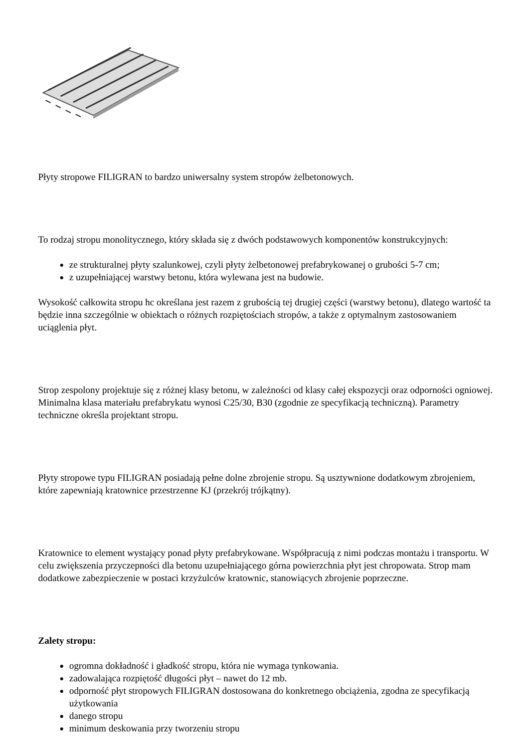Płyty stropowe FILIGRAN to bardzo uniwersalny system stropów żelbetonowych.
To rodzaj stropu monolitycznego, który składa się z dwóch podstawowych komponentów konstrukcyjnych:
ze strukturalnej płyty szalunkowej, czyli płyty żelbetonowej prefabrykowanej o grubości 5-7 cm;
z uzupełniającej warstwy betonu, która wylewana jest na budowie.
Wysokość całkowita stropu hc określana jest razem z grubością tej drugiej części (warstwy betonu), dlatego wartość ta będzie inna szczególnie w obiektach o różnych rozpiętościach stropów, a także z optymalnym zastosowaniem uciąglenia płyt.
Strop zespolony projektuje się z różnej klasy betonu, w zależności od klasy całej ekspozycji oraz odporności ogniowej. Minimalna klasa materiału prefabrykatu wynosi C25/30, B30 (zgodnie ze specyfikacją techniczną). Parametry techniczne określa projektant stropu.
Płyty stropowe typu FILIGRAN posiadają pełne dolne zbrojenie stropu. Są usztywnione dodatkowym zbrojeniem, które zapewniają kratownice przestrzenne KJ (przekrój trójkątny).
Kratownice to element wystający ponad płyty prefabrykowane. Współpracują z nimi podczas montażu i transportu. W celu zwiększenia przyczepności dla betonu uzupełniającego górna powierzchnia płyt jest chropowata. Strop mam dodatkowe zabezpieczenie w postaci krzyżulców kratownic, stanowiących zbrojenie poprzeczne.
Zalety stropu:
ogromna dokładność i gładkość stropu, która nie wymaga tynkowania.
zadowalająca rozpiętość długości płyt – nawet do 12 mb.
odporność płyt stropowych FILIGRAN dostosowana do konkretnego obciążenia, zgodna ze specyfikacją użytkowania
danego stropu
minimum deskowania przy tworzeniu stropu